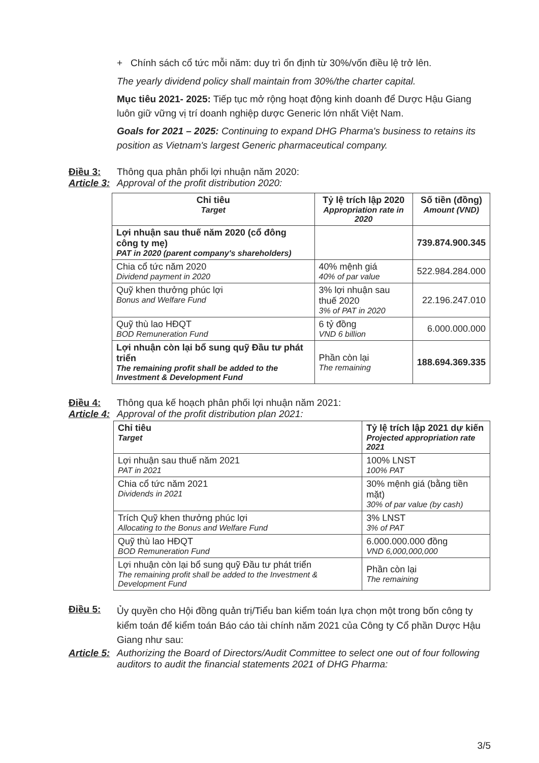+ Chính sách cổ tức mỗi năm: duy trì ổn định từ 30%/vốn điều lệ trở lên.
The yearly dividend policy shall maintain from 30%/the charter capital.
Mục tiêu 2021- 2025: Tiếp tục mở rộng hoạt động kinh doanh để Dược Hậu Giang luôn giữ vững vị trí doanh nghiệp dược Generic lớn nhất Việt Nam.
Goals for 2021 – 2025: Continuing to expand DHG Pharma's business to retains its position as Vietnam's largest Generic pharmaceutical company.
Điều 3: Thông qua phân phối lợi nhuận năm 2020:
Article 3: Approval of the profit distribution 2020:
| Chỉ tiêu Target | Tỷ lệ trích lập 2020 Appropriation rate in 2020 | Số tiền (đồng) Amount (VND) |
| --- | --- | --- |
| Lợi nhuận sau thuế năm 2020 (cổ đông công ty mẹ) PAT in 2020 (parent company's shareholders) | | 739.874.900.345 |
| Chia cổ tức năm 2020 Dividend payment in 2020 | 40% mệnh giá 40% of par value | 522.984.284.000 |
| Quỹ khen thưởng phúc lợi Bonus and Welfare Fund | 3% lợi nhuận sau thuế 2020 3% of PAT in 2020 | 22.196.247.010 |
| Quỹ thù lao HĐQT BOD Remuneration Fund | 6 tỷ đồng VND 6 billion | 6.000.000.000 |
| Lợi nhuận còn lại bổ sung quỹ Đầu tư phát triển The remaining profit shall be added to the Investment & Development Fund | Phần còn lại The remaining | 188.694.369.335 |
Điều 4: Thông qua kế hoạch phân phối lợi nhuận năm 2021:
Article 4: Approval of the profit distribution plan 2021:
| Chỉ tiêu Target | Tỷ lệ trích lập 2021 dự kiến Projected appropriation rate 2021 |
| --- | --- |
| Lợi nhuận sau thuế năm 2021 PAT in 2021 | 100% LNST 100% PAT |
| Chia cổ tức năm 2021 Dividends in 2021 | 30% mệnh giá (bằng tiền mặt) 30% of par value (by cash) |
| Trích Quỹ khen thưởng phúc lợi Allocating to the Bonus and Welfare Fund | 3% LNST 3% of PAT |
| Quỹ thù lao HĐQT BOD Remuneration Fund | 6.000.000.000 đồng VND 6,000,000,000 |
| Lợi nhuận còn lại bổ sung quỹ Đầu tư phát triển The remaining profit shall be added to the Investment & Development Fund | Phần còn lại The remaining |
Điều 5: Ủy quyền cho Hội đồng quản trị/Tiểu ban kiểm toán lựa chọn một trong bốn công ty kiểm toán để kiểm toán Báo cáo tài chính năm 2021 của Công ty Cổ phần Dược Hậu Giang như sau:
Article 5: Authorizing the Board of Directors/Audit Committee to select one out of four following auditors to audit the financial statements 2021 of DHG Pharma:
3/5